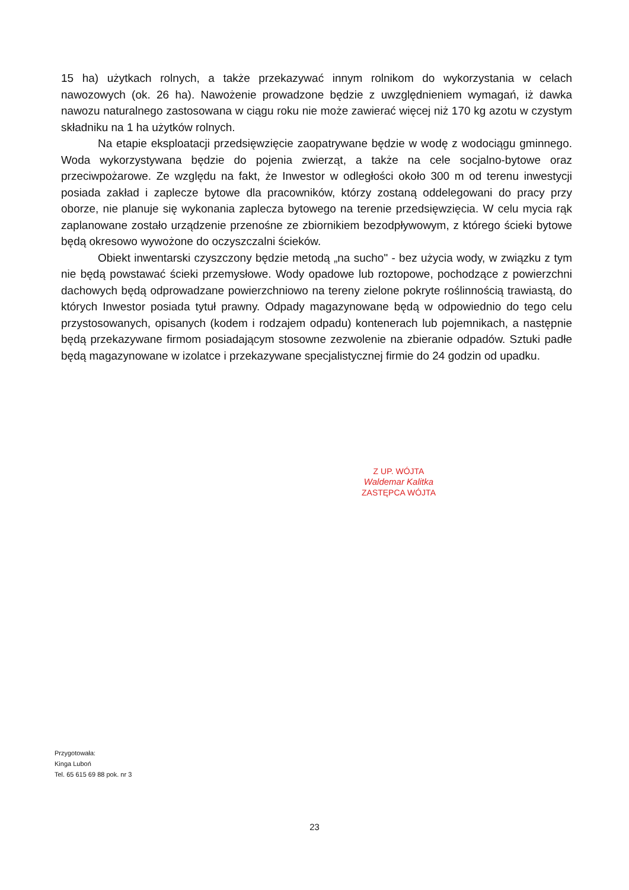15 ha) użytkach rolnych, a także przekazywać innym rolnikom do wykorzystania w celach nawozowych (ok. 26 ha). Nawożenie prowadzone będzie z uwzględnieniem wymagań, iż dawka nawozu naturalnego zastosowana w ciągu roku nie może zawierać więcej niż 170 kg azotu w czystym składniku na 1 ha użytków rolnych.
Na etapie eksploatacji przedsięwzięcie zaopatrywane będzie w wodę z wodociągu gminnego. Woda wykorzystywana będzie do pojenia zwierząt, a także na cele socjalno-bytowe oraz przeciwpożarowe. Ze względu na fakt, że Inwestor w odległości około 300 m od terenu inwestycji posiada zakład i zaplecze bytowe dla pracowników, którzy zostaną oddelegowani do pracy przy oborze, nie planuje się wykonania zaplecza bytowego na terenie przedsięwzięcia. W celu mycia rąk zaplanowane zostało urządzenie przenośne ze zbiornikiem bezodpływowym, z którego ścieki bytowe będą okresowo wywożone do oczyszczalni ścieków.
Obiekt inwentarski czyszczony będzie metodą „na sucho" - bez użycia wody, w związku z tym nie będą powstawać ścieki przemysłowe. Wody opadowe lub roztopowe, pochodzące z powierzchni dachowych będą odprowadzane powierzchniowo na tereny zielone pokryte roślinnością trawiastą, do których Inwestor posiada tytuł prawny. Odpady magazynowane będą w odpowiednio do tego celu przystosowanych, opisanych (kodem i rodzajem odpadu) kontenerach lub pojemnikach, a następnie będą przekazywane firmom posiadającym stosowne zezwolenie na zbieranie odpadów. Sztuki padłe będą magazynowane w izolatce i przekazywane specjalistycznej firmie do 24 godzin od upadku.
Z UP. WÓJTA
Waldemar Kalitka
ZASTĘPCA WÓJTA
Przygotowała:
Kinga Luboń
Tel. 65 615 69 88 pok. nr 3
23